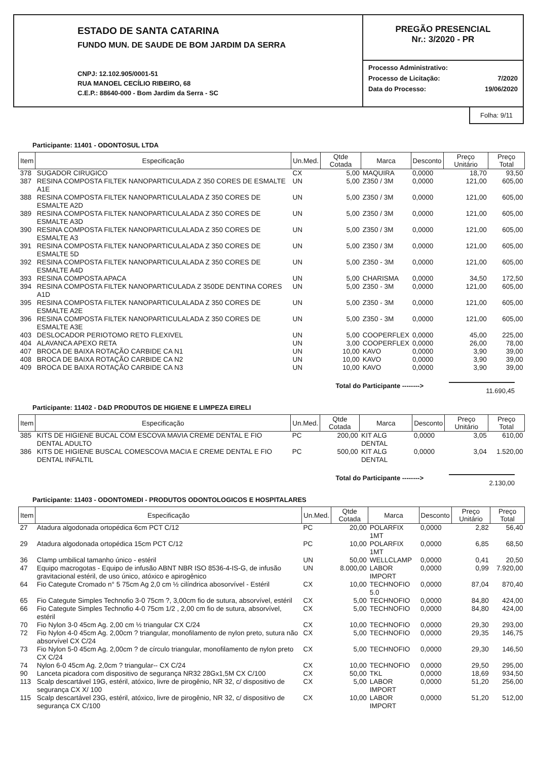ESTADO DE SANTA CATARINA
FUNDO MUN. DE SAUDE DE BOM JARDIM DA SERRA
CNPJ: 12.102.905/0001-51
RUA MANOEL CECÍLIO RIBEIRO, 68
C.E.P.: 88640-000 - Bom Jardim da Serra - SC
PREGÃO PRESENCIAL
Nr.: 3/2020 - PR
Processo Administrativo:
Processo de Licitação: 7/2020
Data do Processo: 19/06/2020
Folha: 9/11
Participante: 11401 - ODONTOSUL LTDA
| Item | Especificação | Un.Med. | Qtde Cotada | Marca | Desconto | Preço Unitário | Preço Total |
| --- | --- | --- | --- | --- | --- | --- | --- |
| 378 | SUGADOR CIRUGICO | CX | 5,00 | MAQUIRA | 0,0000 | 18,70 | 93,50 |
| 387 | RESINA COMPOSTA FILTEK NANOPARTICULADA Z 350 CORES DE ESMALTE A1E | UN | 5,00 | Z350 / 3M | 0,0000 | 121,00 | 605,00 |
| 388 | RESINA COMPOSTA FILTEK NANOPARTICULALADA Z 350 CORES DE ESMALTE A2D | UN | 5,00 | Z350 / 3M | 0,0000 | 121,00 | 605,00 |
| 389 | RESINA COMPOSTA FILTEK NANOPARTICULALADA Z 350 CORES DE ESMALTE A3D | UN | 5,00 | Z350 / 3M | 0,0000 | 121,00 | 605,00 |
| 390 | RESINA COMPOSTA FILTEK NANOPARTICULALADA Z 350 CORES DE ESMALTE A3 | UN | 5,00 | Z350 / 3M | 0,0000 | 121,00 | 605,00 |
| 391 | RESINA COMPOSTA FILTEK NANOPARTICULALADA Z 350 CORES DE ESMALTE 5D | UN | 5,00 | Z350 / 3M | 0,0000 | 121,00 | 605,00 |
| 392 | RESINA COMPOSTA FILTEK NANOPARTICULALADA Z 350 CORES DE ESMALTE A4D | UN | 5,00 | Z350 - 3M | 0,0000 | 121,00 | 605,00 |
| 393 | RESINA COMPOSTA APACA | UN | 5,00 | CHARISMA | 0,0000 | 34,50 | 172,50 |
| 394 | RESINA COMPOSTA FILTEK NANOPARTICULADA Z 350DE DENTINA CORES A1D | UN | 5,00 | Z350 - 3M | 0,0000 | 121,00 | 605,00 |
| 395 | RESINA COMPOSTA FILTEK NANOPARTICULALADA Z 350 CORES DE ESMALTE A2E | UN | 5,00 | Z350 - 3M | 0,0000 | 121,00 | 605,00 |
| 396 | RESINA COMPOSTA FILTEK NANOPARTICULALADA Z 350 CORES DE ESMALTE A3E | UN | 5,00 | Z350 - 3M | 0,0000 | 121,00 | 605,00 |
| 403 | DESLOCADOR PERIOTOMO RETO FLEXIVEL | UN | 5,00 | COOPERFLEX | 0,0000 | 45,00 | 225,00 |
| 404 | ALAVANCA APEXO RETA | UN | 3,00 | COOPERFLEX | 0,0000 | 26,00 | 78,00 |
| 407 | BROCA DE BAIXA ROTAÇÃO CARBIDE CA N1 | UN | 10,00 | KAVO | 0,0000 | 3,90 | 39,00 |
| 408 | BROCA DE BAIXA ROTAÇÃO CARBIDE CA N2 | UN | 10,00 | KAVO | 0,0000 | 3,90 | 39,00 |
| 409 | BROCA DE BAIXA ROTAÇÃO CARBIDE CA N3 | UN | 10,00 | KAVO | 0,0000 | 3,90 | 39,00 |
Total do Participante --------> 11.690,45
Participante: 11402 - D&D PRODUTOS DE HIGIENE E LIMPEZA EIRELI
| Item | Especificação | Un.Med. | Qtde Cotada | Marca | Desconto | Preço Unitário | Preço Total |
| --- | --- | --- | --- | --- | --- | --- | --- |
| 385 | KITS DE HIGIENE BUCAL COM ESCOVA MAVIA CREME DENTAL E FIO DENTAL ADULTO | PC | 200,00 | KIT ALG DENTAL | 0,0000 | 3,05 | 610,00 |
| 386 | KITS DE HIGIENE BUSCAL COMESCOVA MACIA E CREME DENTAL E FIO DENTAL INFALTIL | PC | 500,00 | KIT ALG DENTAL | 0,0000 | 3,04 | 1.520,00 |
Total do Participante --------> 2.130,00
Participante: 11403 - ODONTOMEDI - PRODUTOS ODONTOLOGICOS E HOSPITALARES
| Item | Especificação | Un.Med. | Qtde Cotada | Marca | Desconto | Preço Unitário | Preço Total |
| --- | --- | --- | --- | --- | --- | --- | --- |
| 27 | Atadura algodonada ortopédica 6cm PCT C/12 | PC | 20,00 | POLARFIX 1MT | 0,0000 | 2,82 | 56,40 |
| 29 | Atadura algodonada ortopédica 15cm PCT C/12 | PC | 10,00 | POLARFIX 1MT | 0,0000 | 6,85 | 68,50 |
| 36 | Clamp umbilical tamanho único - estéril | UN | 50,00 | WELLCLAMP | 0,0000 | 0,41 | 20,50 |
| 47 | Equipo macrogotas - Equipo de infusão ABNT NBR ISO 8536-4-IS-G, de infusão gravitacional estéril, de uso único, atóxico e apirogênico | UN | 8.000,00 | LABOR IMPORT | 0,0000 | 0,99 | 7.920,00 |
| 64 | Fio Categute Cromado n° 5 75cm Ag 2,0 cm ½ cilíndrica abosorvível - Estéril | CX | 10,00 | TECHNOFIO 5.0 | 0,0000 | 87,04 | 870,40 |
| 65 | Fio Categute Simples Technofio 3-0 75cm ?, 3,00cm fio de sutura, absorvível, estéril | CX | 5,00 | TECHNOFIO | 0,0000 | 84,80 | 424,00 |
| 66 | Fio Categute Simples Technofio 4-0 75cm 1/2 , 2,00 cm fio de sutura, absorvível, estéril | CX | 5,00 | TECHNOFIO | 0,0000 | 84,80 | 424,00 |
| 70 | Fio Nylon 3-0 45cm Ag. 2,00 cm ½ triangular CX C/24 | CX | 10,00 | TECHNOFIO | 0,0000 | 29,30 | 293,00 |
| 72 | Fio Nylon 4-0 45cm Ag. 2,00cm ? triangular, monofilamento de nylon preto, sutura não absorvível CX C/24 | CX | 5,00 | TECHNOFIO | 0,0000 | 29,35 | 146,75 |
| 73 | Fio Nylon 5-0 45cm Ag. 2,00cm ? de círculo triangular, monofilamento de nylon preto CX C/24 | CX | 5,00 | TECHNOFIO | 0,0000 | 29,30 | 146,50 |
| 74 | Nylon 6-0 45cm Ag. 2,0cm ? triangular-- CX C/24 | CX | 10,00 | TECHNOFIO | 0,0000 | 29,50 | 295,00 |
| 90 | Lanceta picadora com dispositivo de segurança NR32 28Gx1,5M CX C/100 | CX | 50,00 | TKL | 0,0000 | 18,69 | 934,50 |
| 113 | Scalp descartável 19G, estéril, atóxico, livre de pirogênio, NR 32, c/ dispositivo de segurança CX X/ 100 | CX | 5,00 | LABOR IMPORT | 0,0000 | 51,20 | 256,00 |
| 115 | Scalp descartável 23G, estéril, atóxico, livre de pirogênio, NR 32, c/ dispositivo de segurança CX C/100 | CX | 10,00 | LABOR IMPORT | 0,0000 | 51,20 | 512,00 |